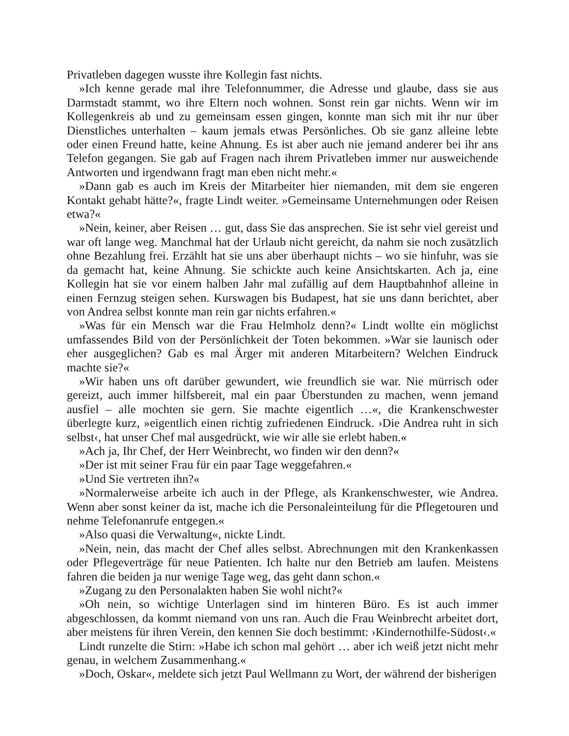Privatleben dagegen wusste ihre Kollegin fast nichts.
»Ich kenne gerade mal ihre Telefonnummer, die Adresse und glaube, dass sie aus Darmstadt stammt, wo ihre Eltern noch wohnen. Sonst rein gar nichts. Wenn wir im Kollegenkreis ab und zu gemeinsam essen gingen, konnte man sich mit ihr nur über Dienstliches unterhalten – kaum jemals etwas Persönliches. Ob sie ganz alleine lebte oder einen Freund hatte, keine Ahnung. Es ist aber auch nie jemand anderer bei ihr ans Telefon gegangen. Sie gab auf Fragen nach ihrem Privatleben immer nur ausweichende Antworten und irgendwann fragt man eben nicht mehr.«
»Dann gab es auch im Kreis der Mitarbeiter hier niemanden, mit dem sie engeren Kontakt gehabt hätte?«, fragte Lindt weiter. »Gemeinsame Unternehmungen oder Reisen etwa?«
»Nein, keiner, aber Reisen … gut, dass Sie das ansprechen. Sie ist sehr viel gereist und war oft lange weg. Manchmal hat der Urlaub nicht gereicht, da nahm sie noch zusätzlich ohne Bezahlung frei. Erzählt hat sie uns aber überhaupt nichts – wo sie hinfuhr, was sie da gemacht hat, keine Ahnung. Sie schickte auch keine Ansichtskarten. Ach ja, eine Kollegin hat sie vor einem halben Jahr mal zufällig auf dem Hauptbahnhof alleine in einen Fernzug steigen sehen. Kurswagen bis Budapest, hat sie uns dann berichtet, aber von Andrea selbst konnte man rein gar nichts erfahren.«
»Was für ein Mensch war die Frau Helmholz denn?« Lindt wollte ein möglichst umfassendes Bild von der Persönlichkeit der Toten bekommen. »War sie launisch oder eher ausgeglichen? Gab es mal Ärger mit anderen Mitarbeitern? Welchen Eindruck machte sie?«
»Wir haben uns oft darüber gewundert, wie freundlich sie war. Nie mürrisch oder gereizt, auch immer hilfsbereit, mal ein paar Überstunden zu machen, wenn jemand ausfiel – alle mochten sie gern. Sie machte eigentlich …«, die Krankenschwester überlegte kurz, »eigentlich einen richtig zufriedenen Eindruck. ›Die Andrea ruht in sich selbst‹, hat unser Chef mal ausgedrückt, wie wir alle sie erlebt haben.«
»Ach ja, Ihr Chef, der Herr Weinbrecht, wo finden wir den denn?«
»Der ist mit seiner Frau für ein paar Tage weggefahren.«
»Und Sie vertreten ihn?«
»Normalerweise arbeite ich auch in der Pflege, als Krankenschwester, wie Andrea. Wenn aber sonst keiner da ist, mache ich die Personaleinteilung für die Pflegetouren und nehme Telefonanrufe entgegen.«
»Also quasi die Verwaltung«, nickte Lindt.
»Nein, nein, das macht der Chef alles selbst. Abrechnungen mit den Krankenkassen oder Pflegeverträge für neue Patienten. Ich halte nur den Betrieb am laufen. Meistens fahren die beiden ja nur wenige Tage weg, das geht dann schon.«
»Zugang zu den Personalakten haben Sie wohl nicht?«
»Oh nein, so wichtige Unterlagen sind im hinteren Büro. Es ist auch immer abgeschlossen, da kommt niemand von uns ran. Auch die Frau Weinbrecht arbeitet dort, aber meistens für ihren Verein, den kennen Sie doch bestimmt: ›Kindernothilfe-Südost‹.«
Lindt runzelte die Stirn: »Habe ich schon mal gehört … aber ich weiß jetzt nicht mehr genau, in welchem Zusammenhang.«
»Doch, Oskar«, meldete sich jetzt Paul Wellmann zu Wort, der während der bisherigen